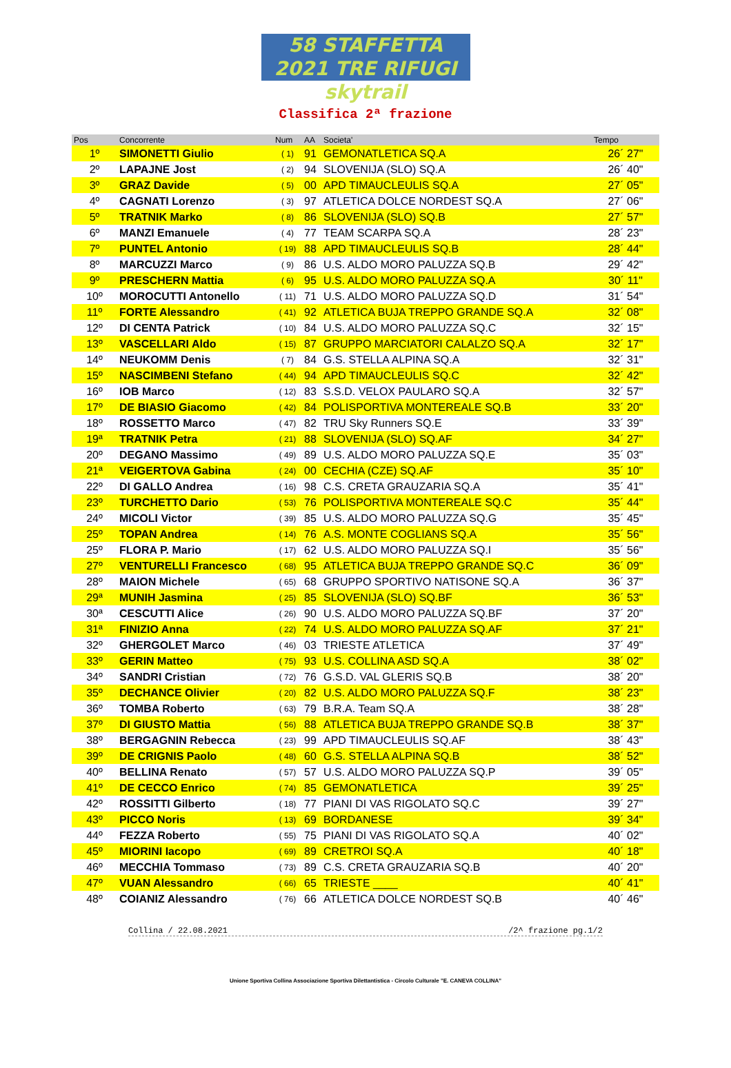58 STAFFETTA
2021 TRE RIFUGI skytrail
Classifica 2ª frazione
| Pos | Concorrente | Num | AA | Societa' | Tempo |
| --- | --- | --- | --- | --- | --- |
| 1º | SIMONETTI Giulio | ( 1) | 91 | GEMONATLETICA SQ.A | 26´ 27" |
| 2º | LAPAJNE Jost | ( 2) | 94 | SLOVENIJA (SLO) SQ.A | 26´ 40" |
| 3º | GRAZ Davide | ( 5) | 00 | APD TIMAUCLEULIS SQ.A | 27´ 05" |
| 4º | CAGNATI Lorenzo | ( 3) | 97 | ATLETICA DOLCE NORDEST SQ.A | 27´ 06" |
| 5º | TRATNIK Marko | ( 8) | 86 | SLOVENIJA (SLO) SQ.B | 27´ 57" |
| 6º | MANZI Emanuele | ( 4) | 77 | TEAM SCARPA SQ.A | 28´ 23" |
| 7º | PUNTEL Antonio | ( 19) | 88 | APD TIMAUCLEULIS SQ.B | 28´ 44" |
| 8º | MARCUZZI Marco | ( 9) | 86 | U.S. ALDO MORO PALUZZA SQ.B | 29´ 42" |
| 9º | PRESCHERN Mattia | ( 6) | 95 | U.S. ALDO MORO PALUZZA SQ.A | 30´ 11" |
| 10º | MOROCUTTI Antonello | ( 11) | 71 | U.S. ALDO MORO PALUZZA SQ.D | 31´ 54" |
| 11º | FORTE Alessandro | ( 41) | 92 | ATLETICA BUJA TREPPO GRANDE SQ.A | 32´ 08" |
| 12º | DI CENTA Patrick | ( 10) | 84 | U.S. ALDO MORO PALUZZA SQ.C | 32´ 15" |
| 13º | VASCELLARI Aldo | ( 15) | 87 | GRUPPO MARCIATORI CALALZO SQ.A | 32´ 17" |
| 14º | NEUKOMM Denis | ( 7) | 84 | G.S. STELLA ALPINA SQ.A | 32´ 31" |
| 15º | NASCIMBENI Stefano | ( 44) | 94 | APD TIMAUCLEULIS SQ.C | 32´ 42" |
| 16º | IOB Marco | ( 12) | 83 | S.S.D. VELOX PAULARO SQ.A | 32´ 57" |
| 17º | DE BIASIO Giacomo | ( 42) | 84 | POLISPORTIVA MONTEREALE SQ.B | 33´ 20" |
| 18º | ROSSETTO Marco | ( 47) | 82 | TRU Sky Runners SQ.E | 33´ 39" |
| 19ª | TRATNIK Petra | ( 21) | 88 | SLOVENIJA (SLO) SQ.AF | 34´ 27" |
| 20º | DEGANO Massimo | ( 49) | 89 | U.S. ALDO MORO PALUZZA SQ.E | 35´ 03" |
| 21ª | VEIGERTOVA Gabina | ( 24) | 00 | CECHIA (CZE) SQ.AF | 35´ 10" |
| 22º | DI GALLO Andrea | ( 16) | 98 | C.S. CRETA GRAUZARIA SQ.A | 35´ 41" |
| 23º | TURCHETTO Dario | ( 53) | 76 | POLISPORTIVA MONTEREALE SQ.C | 35´ 44" |
| 24º | MICOLI Victor | ( 39) | 85 | U.S. ALDO MORO PALUZZA SQ.G | 35´ 45" |
| 25º | TOPAN Andrea | ( 14) | 76 | A.S. MONTE COGLIANS SQ.A | 35´ 56" |
| 25º | FLORA P. Mario | ( 17) | 62 | U.S. ALDO MORO PALUZZA SQ.I | 35´ 56" |
| 27º | VENTURELLI Francesco | ( 68) | 95 | ATLETICA BUJA TREPPO GRANDE SQ.C | 36´ 09" |
| 28º | MAION Michele | ( 65) | 68 | GRUPPO SPORTIVO NATISONE SQ.A | 36´ 37" |
| 29ª | MUNIH Jasmina | ( 25) | 85 | SLOVENIJA (SLO) SQ.BF | 36´ 53" |
| 30ª | CESCUTTI Alice | ( 26) | 90 | U.S. ALDO MORO PALUZZA SQ.BF | 37´ 20" |
| 31ª | FINIZIO Anna | ( 22) | 74 | U.S. ALDO MORO PALUZZA SQ.AF | 37´ 21" |
| 32º | GHERGOLET Marco | ( 46) | 03 | TRIESTE ATLETICA | 37´ 49" |
| 33º | GERIN Matteo | ( 75) | 93 | U.S. COLLINA ASD SQ.A | 38´ 02" |
| 34º | SANDRI Cristian | ( 72) | 76 | G.S.D. VAL GLERIS SQ.B | 38´ 20" |
| 35º | DECHANCE Olivier | ( 20) | 82 | U.S. ALDO MORO PALUZZA SQ.F | 38´ 23" |
| 36º | TOMBA Roberto | ( 63) | 79 | B.R.A. Team SQ.A | 38´ 28" |
| 37º | DI GIUSTO Mattia | ( 56) | 88 | ATLETICA BUJA TREPPO GRANDE SQ.B | 38´ 37" |
| 38º | BERGAGNIN Rebecca | ( 23) | 99 | APD TIMAUCLEULIS SQ.AF | 38´ 43" |
| 39º | DE CRIGNIS Paolo | ( 48) | 60 | G.S. STELLA ALPINA SQ.B | 38´ 52" |
| 40º | BELLINA Renato | ( 57) | 57 | U.S. ALDO MORO PALUZZA SQ.P | 39´ 05" |
| 41º | DE CECCO Enrico | ( 74) | 85 | GEMONATLETICA | 39´ 25" |
| 42º | ROSSITTI Gilberto | ( 18) | 77 | PIANI DI VAS RIGOLATO SQ.C | 39´ 27" |
| 43º | PICCO Noris | ( 13) | 69 | BORDANESE | 39´ 34" |
| 44º | FEZZA Roberto | ( 55) | 75 | PIANI DI VAS RIGOLATO SQ.A | 40´ 02" |
| 45º | MIORINI Iacopo | ( 69) | 89 | CRETROI SQ.A | 40´ 18" |
| 46º | MECCHIA Tommaso | ( 73) | 89 | C.S. CRETA GRAUZARIA SQ.B | 40´ 20" |
| 47º | VUAN Alessandro | ( 66) | 65 | TRIESTE ____ | 40´ 41" |
| 48º | COIANIZ Alessandro | ( 76) | 66 | ATLETICA DOLCE NORDEST SQ.B | 40´ 46" |
Collina / 22.08.2021 /2^ frazione pg.1/2
Unione Sportiva Collina Associazione Sportiva Dilettantistica - Circolo Culturale "E. CANEVA COLLINA"